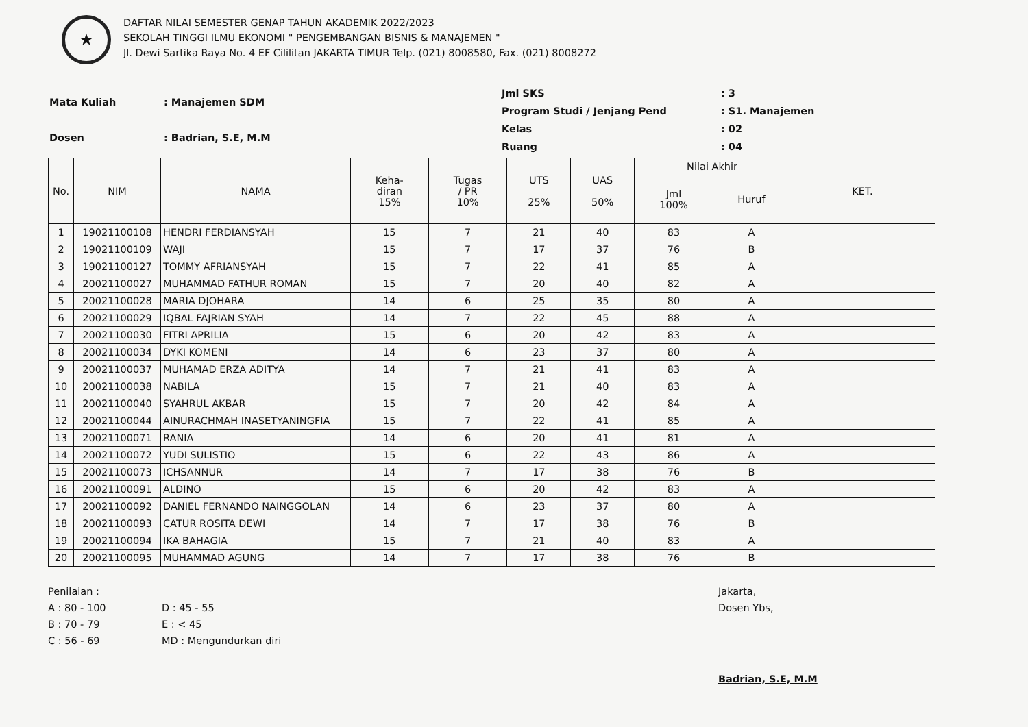★
DAFTAR NILAI SEMESTER GENAP TAHUN AKADEMIK 2022/2023
SEKOLAH TINGGI ILMU EKONOMI " PENGEMBANGAN BISNIS & MANAJEMEN "
Jl. Dewi Sartika Raya No. 4 EF Cililitan JAKARTA TIMUR Telp. (021) 8008580, Fax. (021) 8008272
| Mata Kuliah | : Manajemen SDM |
| Dosen | : Badrian, S.E, M.M |
| Jml SKS | : 3 |
| Program Studi / Jenjang Pend | : S1. Manajemen |
| Kelas | : 02 |
| Ruang | : 04 |
| No. | NIM | NAMA | Keha- diran 15% | Tugas / PR 10% | UTS 25% | UAS 50% | Nilai Akhir | | KET. |
| --- | --- | --- | --- | --- | --- | --- | --- | --- | --- |
| | | | | | | | Jml 100% | Huruf | |
| 1 | 19021100108 | HENDRI FERDIANSYAH | 15 | 7 | 21 | 40 | 83 | A | |
| 2 | 19021100109 | WAJI | 15 | 7 | 17 | 37 | 76 | B | |
| 3 | 19021100127 | TOMMY AFRIANSYAH | 15 | 7 | 22 | 41 | 85 | A | |
| 4 | 20021100027 | MUHAMMAD FATHUR ROMAN | 15 | 7 | 20 | 40 | 82 | A | |
| 5 | 20021100028 | MARIA DJOHARA | 14 | 6 | 25 | 35 | 80 | A | |
| 6 | 20021100029 | IQBAL FAJRIAN SYAH | 14 | 7 | 22 | 45 | 88 | A | |
| 7 | 20021100030 | FITRI APRILIA | 15 | 6 | 20 | 42 | 83 | A | |
| 8 | 20021100034 | DYKI KOMENI | 14 | 6 | 23 | 37 | 80 | A | |
| 9 | 20021100037 | MUHAMAD ERZA ADITYA | 14 | 7 | 21 | 41 | 83 | A | |
| 10 | 20021100038 | NABILA | 15 | 7 | 21 | 40 | 83 | A | |
| 11 | 20021100040 | SYAHRUL AKBAR | 15 | 7 | 20 | 42 | 84 | A | |
| 12 | 20021100044 | AINURACHMAH INASETYANINGFIA | 15 | 7 | 22 | 41 | 85 | A | |
| 13 | 20021100071 | RANIA | 14 | 6 | 20 | 41 | 81 | A | |
| 14 | 20021100072 | YUDI SULISTIO | 15 | 6 | 22 | 43 | 86 | A | |
| 15 | 20021100073 | ICHSANNUR | 14 | 7 | 17 | 38 | 76 | B | |
| 16 | 20021100091 | ALDINO | 15 | 6 | 20 | 42 | 83 | A | |
| 17 | 20021100092 | DANIEL FERNANDO NAINGGOLAN | 14 | 6 | 23 | 37 | 80 | A | |
| 18 | 20021100093 | CATUR ROSITA DEWI | 14 | 7 | 17 | 38 | 76 | B | |
| 19 | 20021100094 | IKA BAHAGIA | 15 | 7 | 21 | 40 | 83 | A | |
| 20 | 20021100095 | MUHAMMAD AGUNG | 14 | 7 | 17 | 38 | 76 | B | |
Penilaian :
A : 80 - 100
B : 70 - 79
C : 56 - 69
D : 45 - 55
E : < 45
MD : Mengundurkan diri
Jakarta,
Dosen Ybs,
Badrian, S.E, M.M